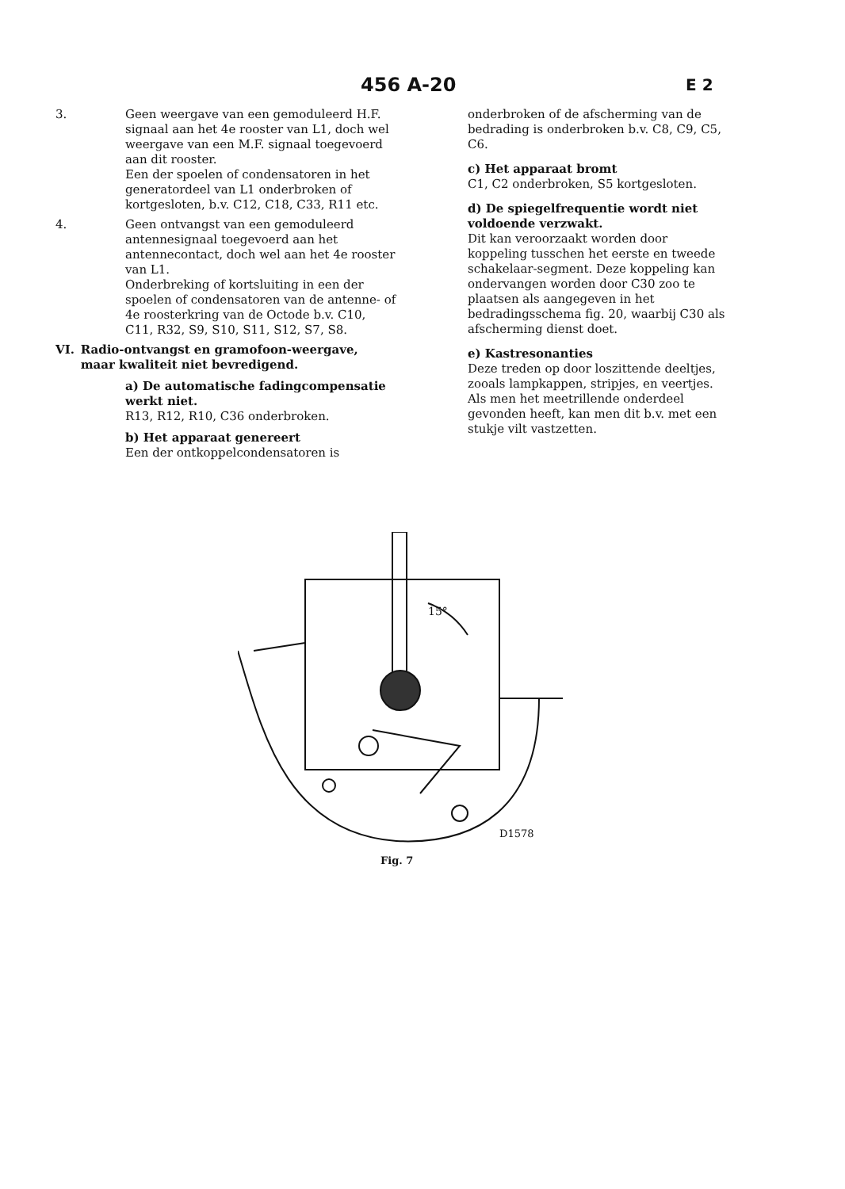456 A-20
E 2
3. Geen weergave van een gemoduleerd H.F. signaal aan het 4e rooster van L1, doch wel weergave van een M.F. signaal toegevoerd aan dit rooster.
Een der spoelen of condensatoren in het generatordeel van L1 onderbroken of kortgesloten, b.v. C12, C18, C33, R11 etc.
4. Geen ontvangst van een gemoduleerd antennesignaal toegevoerd aan het antennecontact, doch wel aan het 4e rooster van L1.
Onderbreking of kortsluiting in een der spoelen of condensatoren van de antenne- of 4e roosterkring van de Octode b.v. C10, C11, R32, S9, S10, S11, S12, S7, S8.
VI. Radio-ontvangst en gramofoon-weergave, maar kwaliteit niet bevredigend.
a) De automatische fadingcompensatie werkt niet.
R13, R12, R10, C36 onderbroken.
b) Het apparaat genereert
Een der ontkoppelcondensatoren is
onderbroken of de afscherming van de bedrading is onderbroken b.v. C8, C9, C5, C6.
c) Het apparaat bromt
C1, C2 onderbroken, S5 kortgesloten.
d) De spiegelfrequentie wordt niet voldoende verzwakt.
Dit kan veroorzaakt worden door koppeling tusschen het eerste en tweede schakelaar-segment. Deze koppeling kan ondervangen worden door C30 zoo te plaatsen als aangegeven in het bedradingsschema fig. 20, waarbij C30 als afscherming dienst doet.
e) Kastresonanties
Deze treden op door loszittende deeltjes, zooals lampkappen, stripjes, en veertjes. Als men het meetrillende onderdeel gevonden heeft, kan men dit b.v. met een stukje vilt vastzetten.
15°
D1578
Fig. 7